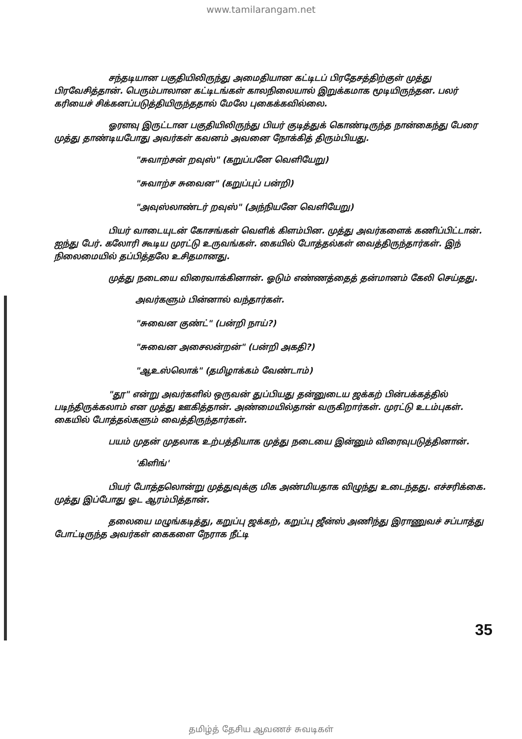www.tamilarangam.net
சந்தடியான பகுதியிலிருந்து அமைதியான கட்டிடப் பிரதேசத்திற்குள் முத்து பிரவேசித்தான். பெரும்பாலான கட்டிடங்கள் காலநிலையால் இறுக்கமாக மூடியிருந்தன. பலர் கரியைச் சிக்கனப்படுத்தியிருந்ததால் மேலே புகைக்கவில்லை.
ஓரளவு இருட்டான பகுதியிலிருந்து பியர் குடித்துக் கொண்டிருந்த நான்கைந்து பேரை முத்து தாண்டியபோது அவர்கள் கவனம் அவனை நோக்கித் திரும்பியது.
"சுவாற்சன் றவுஸ்" (கறுப்பனே வெளியேறு)
"சுவாற்ச சுவைன" (கறுப்புப் பன்றி)
"அவுஸ்லாண்டர் றவுஸ்" (அந்நியனே வெளியேறு)
பியர் வாடையுடன் கோசங்கள் வெளிக் கிளம்பின. முத்து அவர்களைக் கணிப்பிட்டான். ஐந்து பேர். கலோரி கூடிய முரட்டு உருவங்கள். கையில் போத்தல்கள் வைத்திருந்தார்கள். இந் நிலைமையில் தப்பித்தலே உசிதமானது.
முத்து நடையை விரைவாக்கினான். ஓடும் எண்ணத்தைத் தன்மானம் கேலி செய்தது.
அவர்களும் பின்னால் வந்தார்கள்.
"சுவைன குண்ட்" (பன்றி நாய்?)
"சுவைன அசைலன்றன்" (பன்றி அகதி?)
"ஆஉஸ்லொக்" (தமிழாக்கம் வேண்டாம்)
"தூ" என்று அவர்களில் ஒருவன் துப்பியது தன்னுடைய ஜக்கற் பின்பக்கத்தில் படிந்திருக்கலாம் என முத்து ஊகித்தான். அண்மையில்தான் வருகிறார்கள். முரட்டு உடம்புகள். கையில் போத்தல்களும் வைத்திருந்தார்கள்.
பயம் முதன் முதலாக உற்பத்தியாக முத்து நடையை இன்னும் விரைவுபடுத்தினான்.
'கிளிங்'
பியர் போத்தலொன்று முத்துவுக்கு மிக அண்மியதாக விழுந்து உடைந்தது. எச்சரிக்கை. முத்து இப்போது ஓட ஆரம்பித்தான்.
தலையை மழுங்கடித்து, கறுப்பு ஜக்கற், கறுப்பு ஜீன்ஸ் அணிந்து இராணுவச் சப்பாத்து போட்டிருந்த அவர்கள் கைகளை நேராக நீட்டி
35
தமிழ்த் தேசிய ஆவணச் சுவடிகள்